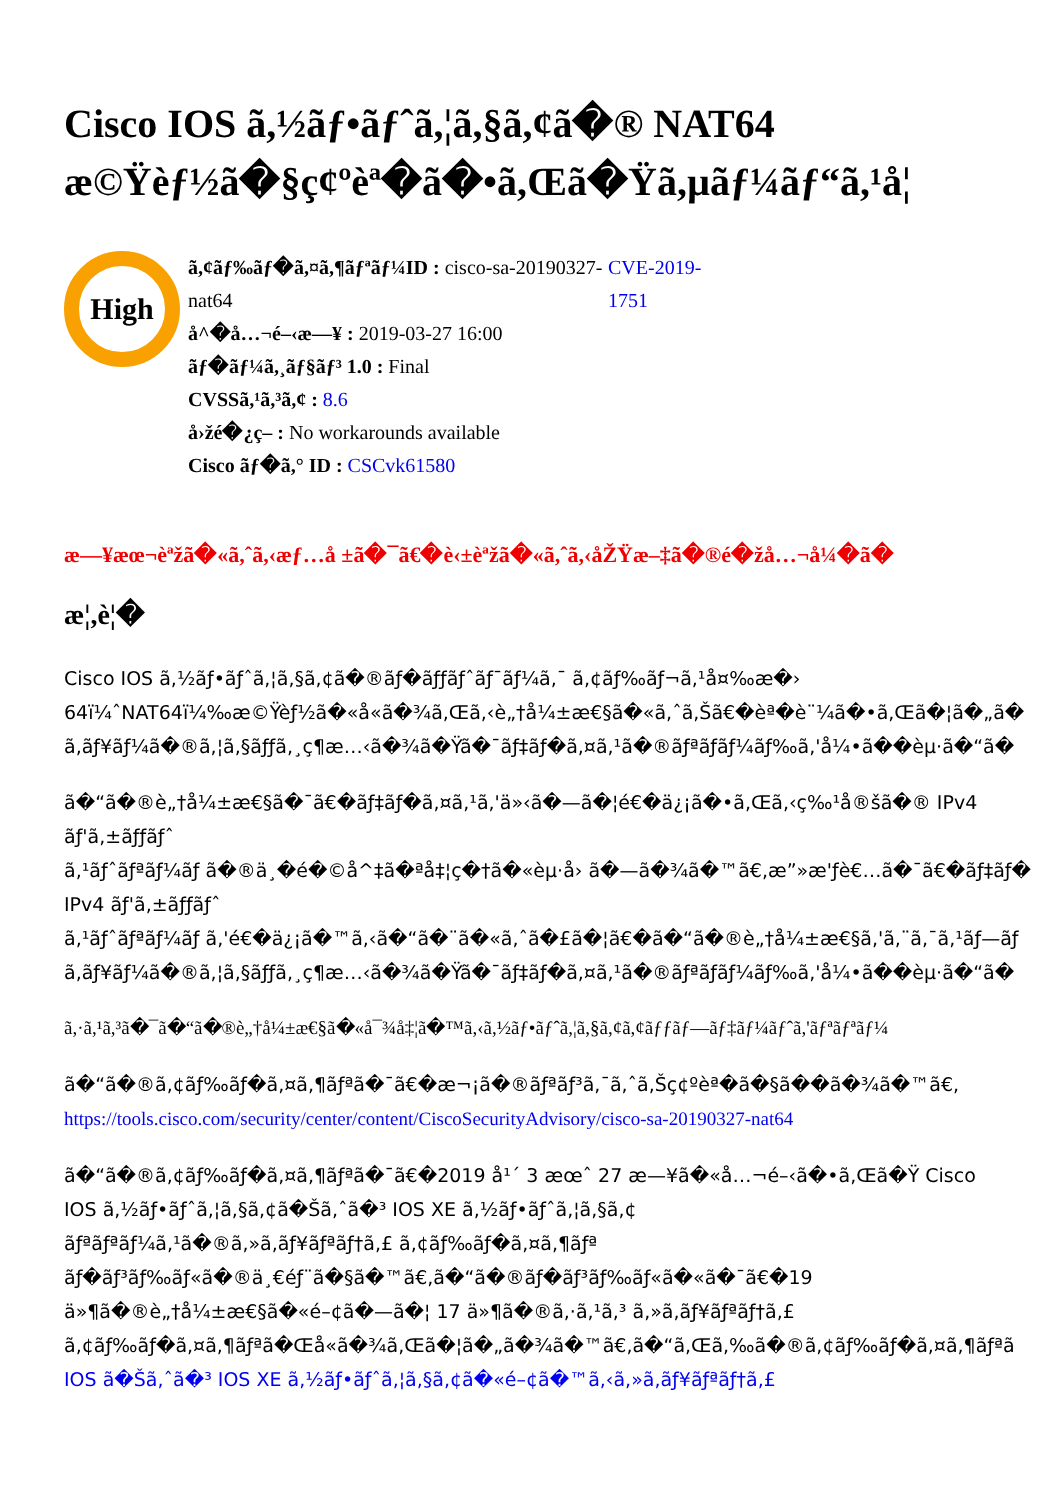Cisco IOS ã,½ãƒ•ãƒˆã,¦ã,§ã,¢ã�® NAT64
æ©Ÿèƒ½ã�§ç¢ºèª�ã�•ã,Œã�Ÿã,µãƒ¼ãƒ“ã,¹å¦
High
ã,¢ãƒ‰ãƒ�ã,¤ã,¶ãƒªãƒ¼ID : cisco-sa-20190327-nat64
å^�å…¬é–‹æ—¥ : 2019-03-27 16:00
ãƒ�ãƒ¼ã,¸ãƒ§ãƒ³ 1.0 : Final
CVSSã,¹ã,³ã,¢ : 8.6
å›žé�¿ç– : No workarounds available
Cisco ãƒ�ã,° ID : CSCvk61580
CVE-2019-1751
æ—¥æœ¬èªžã�«ã,ˆã,‹æƒ…å ±ã�¯ã€�è‹±èªžã�«ã,ˆã,‹åŽŸæ–‡ã�®é�žå…¬å¼�ã�
æ¦,è¦�
Cisco IOS ã,½ãƒ•ãƒˆã,¦ã,§ã,¢ã�®ãƒ�ãƒƒãƒˆãƒ¯ãƒ¼ã,¯ ã,¢ãƒ‰ãƒ¬ã,¹å¤‰æ�›
64ï¼ˆNAT64ï¼‰æ©Ÿèƒ½ã�«å«ã�¾ã,Œã,‹è„†å¼±æ€§ã�«ã,ˆã,Šã€�èª�è¨¼ã�•ã,Œã�¦ã�„ã�
ã,ãƒ¥ãƒ¼ã�®ã,¦ã,§ãƒƒã,¸ç¶æ…‹ã�¾ã�Ÿã�¯ãƒ‡ãƒ�ã,¤ã,¹ã�®ãƒªãƒ­ãƒ¼ãƒ‰ã,'å¼•ã��èµ·ã�“ã�
ã�“ã�®è„†å¼±æ€§ã�¯ã€�ãƒ‡ãƒ�ã,¤ã,¹ã,'ä»‹ã�—ã�¦é€�ä¿¡ã�•ã,Œã,‹ç‰¹å®šã�® IPv4
ãƒ'ã,±ãƒƒãƒˆ
ã,¹ãƒˆãƒªãƒ¼ãƒ ã�®ä¸�é�©å^‡ã�ªå‡¦ç�†ã�«èµ·å› ã�—ã�¾ã�™ã€,æ”»æ'ƒè€…ã�¯ã€�ãƒ‡ãƒ�
IPv4 ãƒ'ã,±ãƒƒãƒˆ
ã,¹ãƒˆãƒªãƒ¼ãƒ ã,'é€�ä¿¡ã�™ã,‹ã�“ã�¨ã�«ã,ˆã�£ã�¦ã€�ã�“ã�®è„†å¼±æ€§ã,'ã,¨ã,¯ã,¹ãƒ—ãƒ­
ã,ãƒ¥ãƒ¼ã�®ã,¦ã,§ãƒƒã,¸ç¶æ…‹ã�¾ã�Ÿã�¯ãƒ‡ãƒ�ã,¤ã,¹ã�®ãƒªãƒ­ãƒ¼ãƒ‰ã,'å¼•ã��èµ·ã�“ã�
ã,·ã,¹ã,³ã�¯ã�“ã�®è„†å¼±æ€§ã�«å¯¾å‡¦ã�™ã,‹ã,½ãƒ•ãƒˆã,¦ã,§ã,¢ã,¢ãƒƒãƒ—ãƒ‡ãƒ¼ãƒˆã,'ãƒªãƒªãƒ¼
ã�“ã�®ã,¢ãƒ‰ãƒ�ã,¤ã,¶ãƒªã�¯ã€�æ¬¡ã�®ãƒªãƒ³ã,¯ã,ˆã,Šç¢ºèª�ã�§ã��ã�¾ã�™ã€,
https://tools.cisco.com/security/center/content/CiscoSecurityAdvisory/cisco-sa-20190327-nat64
ã�“ã�®ã,¢ãƒ‰ãƒ�ã,¤ã,¶ãƒªã�¯ã€�2019 å¹´ 3 æœˆ 27 æ—¥ã�«å…¬é–‹ã�•ã,Œã�Ÿ Cisco
IOS ã,½ãƒ•ãƒˆã,¦ã,§ã,¢ã�Šã,ˆã�³ IOS XE ã,½ãƒ•ãƒˆã,¦ã,§ã,¢
ãƒªãƒªãƒ¼ã,¹ã�®ã,»ã,ãƒ¥ãƒªãƒ†ã,£ ã,¢ãƒ‰ãƒ�ã,¤ã,¶ãƒª
ãƒ�ãƒ³ãƒ‰ãƒ«ã�®ä¸€éƒ¨ã�§ã�™ã€,ã�“ã�®ãƒ�ãƒ³ãƒ‰ãƒ«ã�«ã�¯ã€�19
ä»¶ã�®è„†å¼±æ€§ã�«é–¢ã�—ã�¦ 17 ä»¶ã�®ã,·ã,¹ã,³ ã,»ã,ãƒ¥ãƒªãƒ†ã,£
ã,¢ãƒ‰ãƒ�ã,¤ã,¶ãƒªã�Œå«ã�¾ã,Œã�¦ã�„ã�¾ã�™ã€,ã�“ã,Œã,‰ã�®ã,¢ãƒ‰ãƒ�ã,¤ã,¶ãƒªã
IOS ã�Šã,ˆã�³ IOS XE ã,½ãƒ•ãƒˆã,¦ã,§ã,¢ã�«é–¢ã�™ã,‹ã,»ã,ãƒ¥ãƒªãƒ†ã,£